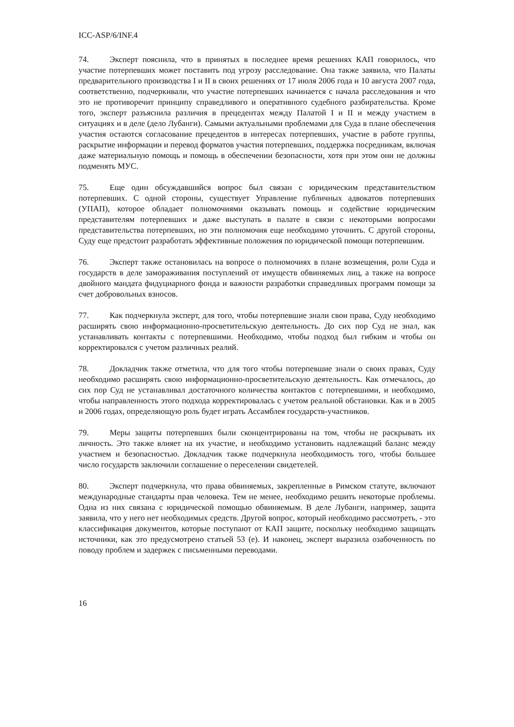ICC-ASP/6/INF.4
74. Эксперт пояснила, что в принятых в последнее время решениях КАП говорилось, что участие потерпевших может поставить под угрозу расследование. Она также заявила, что Палаты предварительного производства I и II в своих решениях от 17 июля 2006 года и 10 августа 2007 года, соответственно, подчеркивали, что участие потерпевших начинается с начала расследования и что это не противоречит принципу справедливого и оперативного судебного разбирательства. Кроме того, эксперт разъяснила различия в прецедентах между Палатой I и II и между участием в ситуациях и в деле (дело Лубанги). Самыми актуальными проблемами для Суда в плане обеспечения участия остаются согласование прецедентов в интересах потерпевших, участие в работе группы, раскрытие информации и перевод форматов участия потерпевших, поддержка посредникам, включая даже материальную помощь и помощь в обеспечении безопасности, хотя при этом они не должны подменять МУС.
75. Еще один обсуждавшийся вопрос был связан с юридическим представительством потерпевших. С одной стороны, существует Управление публичных адвокатов потерпевших (УПАП), которое обладает полномочиями оказывать помощь и содействие юридическим представителям потерпевших и даже выступать в палате в связи с некоторыми вопросами представительства потерпевших, но эти полномочия еще необходимо уточнить. С другой стороны, Суду еще предстоит разработать эффективные положения по юридической помощи потерпевшим.
76. Эксперт также остановилась на вопросе о полномочиях в плане возмещения, роли Суда и государств в деле замораживания поступлений от имуществ обвиняемых лиц, а также на вопросе двойного мандата фидуциарного фонда и важности разработки справедливых программ помощи за счет добровольных взносов.
77. Как подчеркнула эксперт, для того, чтобы потерпевшие знали свои права, Суду необходимо расширять свою информационно-просветительскую деятельность. До сих пор Суд не знал, как устанавливать контакты с потерпевшими. Необходимо, чтобы подход был гибким и чтобы он корректировался с учетом различных реалий.
78. Докладчик также отметила, что для того чтобы потерпевшие знали о своих правах, Суду необходимо расширять свою информационно-просветительскую деятельность. Как отмечалось, до сих пор Суд не устанавливал достаточного количества контактов с потерпевшими, и необходимо, чтобы направленность этого подхода корректировалась с учетом реальной обстановки. Как и в 2005 и 2006 годах, определяющую роль будет играть Ассамблея государств-участников.
79. Меры защиты потерпевших были сконцентрированы на том, чтобы не раскрывать их личность. Это также влияет на их участие, и необходимо установить надлежащий баланс между участием и безопасностью. Докладчик также подчеркнула необходимость того, чтобы большее число государств заключили соглашение о переселении свидетелей.
80. Эксперт подчеркнула, что права обвиняемых, закрепленные в Римском статуте, включают международные стандарты прав человека. Тем не менее, необходимо решить некоторые проблемы. Одна из них связана с юридической помощью обвиняемым. В деле Лубанги, например, защита заявила, что у него нет необходимых средств. Другой вопрос, который необходимо рассмотреть, - это классификация документов, которые поступают от КАП защите, поскольку необходимо защищать источники, как это предусмотрено статьей 53 (е). И наконец, эксперт выразила озабоченность по поводу проблем и задержек с письменными переводами.
16